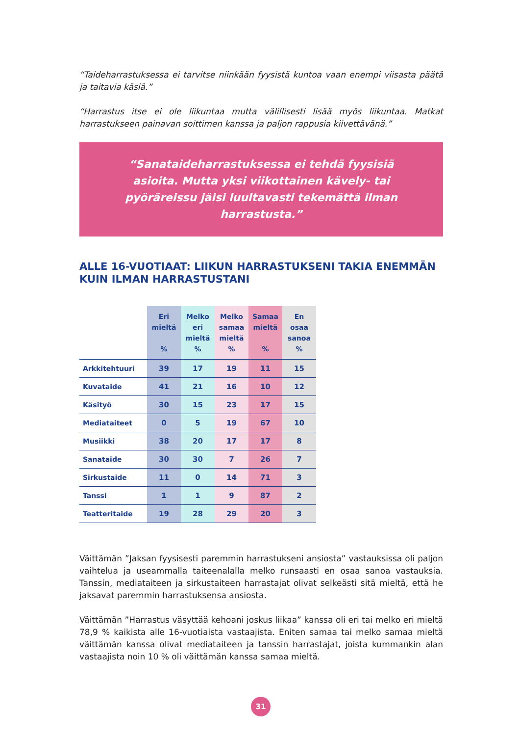“Taideharrastuksessa ei tarvitse niinkään fyysistä kuntoa vaan enempi viisasta päätä ja taitavia käsiä.”
“Harrastus itse ei ole liikuntaa mutta välillisesti lisää myös liikuntaa. Matkat harrastukseen painavan soittimen kanssa ja paljon rappusia kiivettävänä.”
“Sanataideharrastuksessa ei tehdä fyysisiä asioita. Mutta yksi viikottainen kävely- tai pyöräreissu jäisi luultavasti tekemättä ilman harrastusta.”
ALLE 16-VUOTIAAT: LIIKUN HARRASTUKSENI TAKIA ENEMMÄN KUIN ILMAN HARRASTUSTANI
| | Eri mieltä % | Melko eri mieltä % | Melko samaa mieltä % | Samaa mieltä % | En osaa sanoa % |
| --- | --- | --- | --- | --- | --- |
| Arkkitehtuuri | 39 | 17 | 19 | 11 | 15 |
| Kuvataide | 41 | 21 | 16 | 10 | 12 |
| Käsityö | 30 | 15 | 23 | 17 | 15 |
| Mediataiteet | 0 | 5 | 19 | 67 | 10 |
| Musiikki | 38 | 20 | 17 | 17 | 8 |
| Sanataide | 30 | 30 | 7 | 26 | 7 |
| Sirkustaide | 11 | 0 | 14 | 71 | 3 |
| Tanssi | 1 | 1 | 9 | 87 | 2 |
| Teatteritaide | 19 | 28 | 29 | 20 | 3 |
Väittämän ”Jaksan fyysisesti paremmin harrastukseni ansiosta” vastauksissa oli paljon vaihtelua ja useammalla taiteenalalla melko runsaasti en osaa sanoa vastauksia. Tanssin, mediataiteen ja sirkustaiteen harrastajat olivat selkeästi sitä mieltä, että he jaksavat paremmin harrastuksensa ansiosta.
Väittämän ”Harrastus väsyttää kehoani joskus liikaa” kanssa oli eri tai melko eri mieltä 78,9 % kaikista alle 16-vuotiaista vastaajista. Eniten samaa tai melko samaa mieltä väittämän kanssa olivat mediataiteen ja tanssin harrastajat, joista kummankin alan vastaajista noin 10 % oli väittämän kanssa samaa mieltä.
31